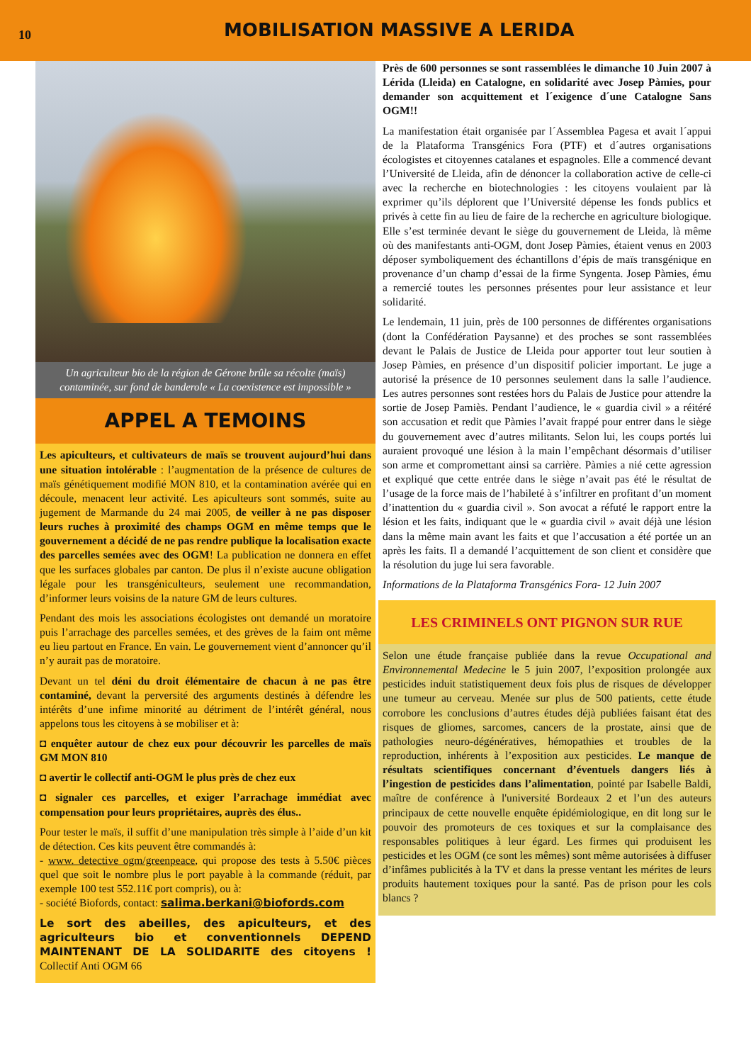10
MOBILISATION MASSIVE A LERIDA
Un agriculteur bio de la région de Gérone brûle sa récolte (maïs) contaminée, sur fond de banderole « La coexistence est impossible »
APPEL A TEMOINS
Les apiculteurs, et cultivateurs de maïs se trouvent aujourd’hui dans une situation intolérable : l’augmentation de la présence de cultures de maïs génétiquement modifié MON 810, et la contamination avérée qui en découle, menacent leur activité. Les apiculteurs sont sommés, suite au jugement de Marmande du 24 mai 2005, de veiller à ne pas disposer leurs ruches à proximité des champs OGM en même temps que le gouvernement a décidé de ne pas rendre publique la localisation exacte des parcelles semées avec des OGM! La publication ne donnera en effet que les surfaces globales par canton. De plus il n’existe aucune obligation légale pour les transgéniculteurs, seulement une recommandation, d’informer leurs voisins de la nature GM de leurs cultures.
Pendant des mois les associations écologistes ont demandé un moratoire puis l’arrachage des parcelles semées, et des grèves de la faim ont même eu lieu partout en France. En vain. Le gouvernement vient d’annoncer qu’il n’y aurait pas de moratoire.
Devant un tel déni du droit élémentaire de chacun à ne pas être contaminé, devant la perversité des arguments destinés à défendre les intérêts d’une infime minorité au détriment de l’intérêt général, nous appelons tous les citoyens à se mobiliser et à:
◘ enquêter autour de chez eux pour découvrir les parcelles de maïs GM MON 810
◘ avertir le collectif anti-OGM le plus près de chez eux
◘ signaler ces parcelles, et exiger l’arrachage immédiat avec compensation pour leurs propriétaires, auprès des élus..
Pour tester le maïs, il suffit d’une manipulation très simple à l’aide d’un kit de détection. Ces kits peuvent être commandés à:
- www. detective ogm/greenpeace, qui propose des tests à 5.50€ pièces quel que soit le nombre plus le port payable à la commande (réduit, par exemple 100 test 552.11€ port compris), ou à:
- société Biofords, contact: salima.berkani@biofords.com
Le sort des abeilles, des apiculteurs, et des agriculteurs bio et conventionnels DEPEND MAINTENANT DE LA SOLIDARITE des citoyens ! Collectif Anti OGM 66
Près de 600 personnes se sont rassemblées le dimanche 10 Juin 2007 à Lérida (Lleida) en Catalogne, en solidarité avec Josep Pàmies, pour demander son acquittement et l´exigence d´une Catalogne Sans OGM!!
La manifestation était organisée par l´Assemblea Pagesa et avait l´appui de la Plataforma Transgénics Fora (PTF) et d´autres organisations écologistes et citoyennes catalanes et espagnoles. Elle a commencé devant l’Université de Lleida, afin de dénoncer la collaboration active de celle-ci avec la recherche en biotechnologies : les citoyens voulaient par là exprimer qu’ils déplorent que l’Université dépense les fonds publics et privés à cette fin au lieu de faire de la recherche en agriculture biologique. Elle s’est terminée devant le siège du gouvernement de Lleida, là même où des manifestants anti-OGM, dont Josep Pàmies, étaient venus en 2003 déposer symboliquement des échantillons d’épis de maïs transgénique en provenance d’un champ d’essai de la firme Syngenta. Josep Pàmies, ému a remercié toutes les personnes présentes pour leur assistance et leur solidarité.
Le lendemain, 11 juin, près de 100 personnes de différentes organisations (dont la Confédération Paysanne) et des proches se sont rassemblées devant le Palais de Justice de Lleida pour apporter tout leur soutien à Josep Pàmies, en présence d’un dispositif policier important. Le juge a autorisé la présence de 10 personnes seulement dans la salle l’audience. Les autres personnes sont restées hors du Palais de Justice pour attendre la sortie de Josep Pamiès. Pendant l’audience, le « guardia civil » a réitéré son accusation et redit que Pàmies l’avait frappé pour entrer dans le siège du gouvernement avec d’autres militants. Selon lui, les coups portés lui auraient provoqué une lésion à la main l’empêchant désormais d’utiliser son arme et compromettant ainsi sa carrière. Pàmies a nié cette agression et expliqué que cette entrée dans le siège n’avait pas été le résultat de l’usage de la force mais de l’habileté à s’infiltrer en profitant d’un moment d’inattention du « guardia civil ». Son avocat a réfuté le rapport entre la lésion et les faits, indiquant que le « guardia civil » avait déjà une lésion dans la même main avant les faits et que l’accusation a été portée un an après les faits. Il a demandé l’acquittement de son client et considère que la résolution du juge lui sera favorable.
Informations de la Plataforma Transgénics Fora- 12 Juin 2007
LES CRIMINELS ONT PIGNON SUR RUE
Selon une étude française publiée dans la revue Occupational and Environnemental Medecine le 5 juin 2007, l’exposition prolongée aux pesticides induit statistiquement deux fois plus de risques de développer une tumeur au cerveau. Menée sur plus de 500 patients, cette étude corrobore les conclusions d’autres études déjà publiées faisant état des risques de gliomes, sarcomes, cancers de la prostate, ainsi que de pathologies neuro-dégénératives, hémopathies et troubles de la reproduction, inhérents à l’exposition aux pesticides. Le manque de résultats scientifiques concernant d’éventuels dangers liés à l’ingestion de pesticides dans l’alimentation, pointé par Isabelle Baldi, maître de conférence à l'université Bordeaux 2 et l’un des auteurs principaux de cette nouvelle enquête épidémiologique, en dit long sur le pouvoir des promoteurs de ces toxiques et sur la complaisance des responsables politiques à leur égard. Les firmes qui produisent les pesticides et les OGM (ce sont les mêmes) sont même autorisées à diffuser d’infâmes publicités à la TV et dans la presse ventant les mérites de leurs produits hautement toxiques pour la santé. Pas de prison pour les cols blancs ?